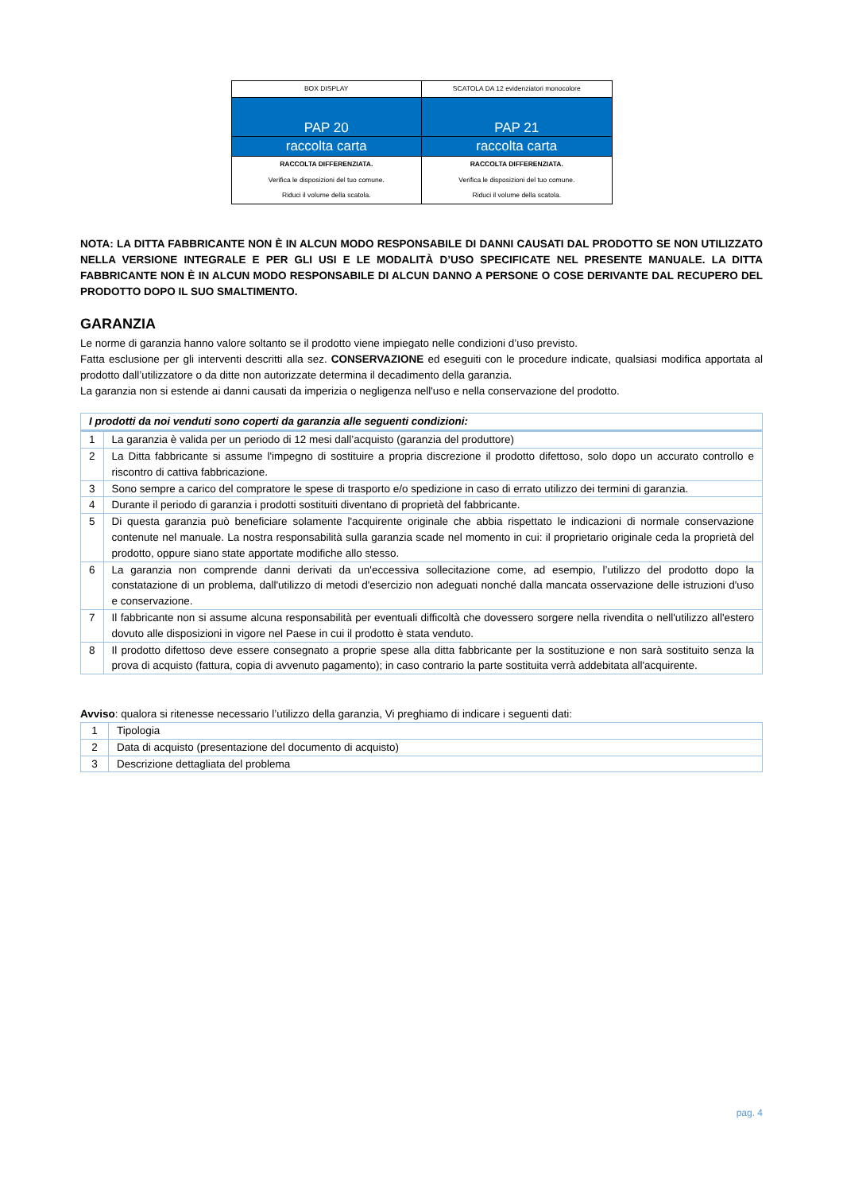| BOX DISPLAY | SCATOLA DA 12 evidenziatori monocolore |
| PAP 20 | PAP 21 |
| raccolta carta | raccolta carta |
| RACCOLTA DIFFERENZIATA. Verifica le disposizioni del tuo comune. Riduci il volume della scatola. | RACCOLTA DIFFERENZIATA. Verifica le disposizioni del tuo comune. Riduci il volume della scatola. |
NOTA: LA DITTA FABBRICANTE NON È IN ALCUN MODO RESPONSABILE DI DANNI CAUSATI DAL PRODOTTO SE NON UTILIZZATO NELLA VERSIONE INTEGRALE E PER GLI USI E LE MODALITÀ D’USO SPECIFICATE NEL PRESENTE MANUALE. LA DITTA FABBRICANTE NON È IN ALCUN MODO RESPONSABILE DI ALCUN DANNO A PERSONE O COSE DERIVANTE DAL RECUPERO DEL PRODOTTO DOPO IL SUO SMALTIMENTO.
GARANZIA
Le norme di garanzia hanno valore soltanto se il prodotto viene impiegato nelle condizioni d’uso previsto.
Fatta esclusione per gli interventi descritti alla sez. CONSERVAZIONE ed eseguiti con le procedure indicate, qualsiasi modifica apportata al prodotto dall’utilizzatore o da ditte non autorizzate determina il decadimento della garanzia.
La garanzia non si estende ai danni causati da imperizia o negligenza nell'uso e nella conservazione del prodotto.
| I prodotti da noi venduti sono coperti da garanzia alle seguenti condizioni: | |
| --- | --- |
| 1 | La garanzia è valida per un periodo di 12 mesi dall’acquisto (garanzia del produttore) |
| 2 | La Ditta fabbricante si assume l'impegno di sostituire a propria discrezione il prodotto difettoso, solo dopo un accurato controllo e riscontro di cattiva fabbricazione. |
| 3 | Sono sempre a carico del compratore le spese di trasporto e/o spedizione in caso di errato utilizzo dei termini di garanzia. |
| 4 | Durante il periodo di garanzia i prodotti sostituiti diventano di proprietà del fabbricante. |
| 5 | Di questa garanzia può beneficiare solamente l'acquirente originale che abbia rispettato le indicazioni di normale conservazione contenute nel manuale. La nostra responsabilità sulla garanzia scade nel momento in cui: il proprietario originale ceda la proprietà del prodotto, oppure siano state apportate modifiche allo stesso. |
| 6 | La garanzia non comprende danni derivati da un'eccessiva sollecitazione come, ad esempio, l’utilizzo del prodotto dopo la constatazione di un problema, dall'utilizzo di metodi d'esercizio non adeguati nonché dalla mancata osservazione delle istruzioni d'uso e conservazione. |
| 7 | Il fabbricante non si assume alcuna responsabilità per eventuali difficoltà che dovessero sorgere nella rivendita o nell'utilizzo all'estero dovuto alle disposizioni in vigore nel Paese in cui il prodotto è stata venduto. |
| 8 | Il prodotto difettoso deve essere consegnato a proprie spese alla ditta fabbricante per la sostituzione e non sarà sostituito senza la prova di acquisto (fattura, copia di avvenuto pagamento); in caso contrario la parte sostituita verrà addebitata all'acquirente. |
Avviso: qualora si ritenesse necessario l’utilizzo della garanzia, Vi preghiamo di indicare i seguenti dati:
| 1 | Tipologia |
| 2 | Data di acquisto (presentazione del documento di acquisto) |
| 3 | Descrizione dettagliata del problema |
pag. 4